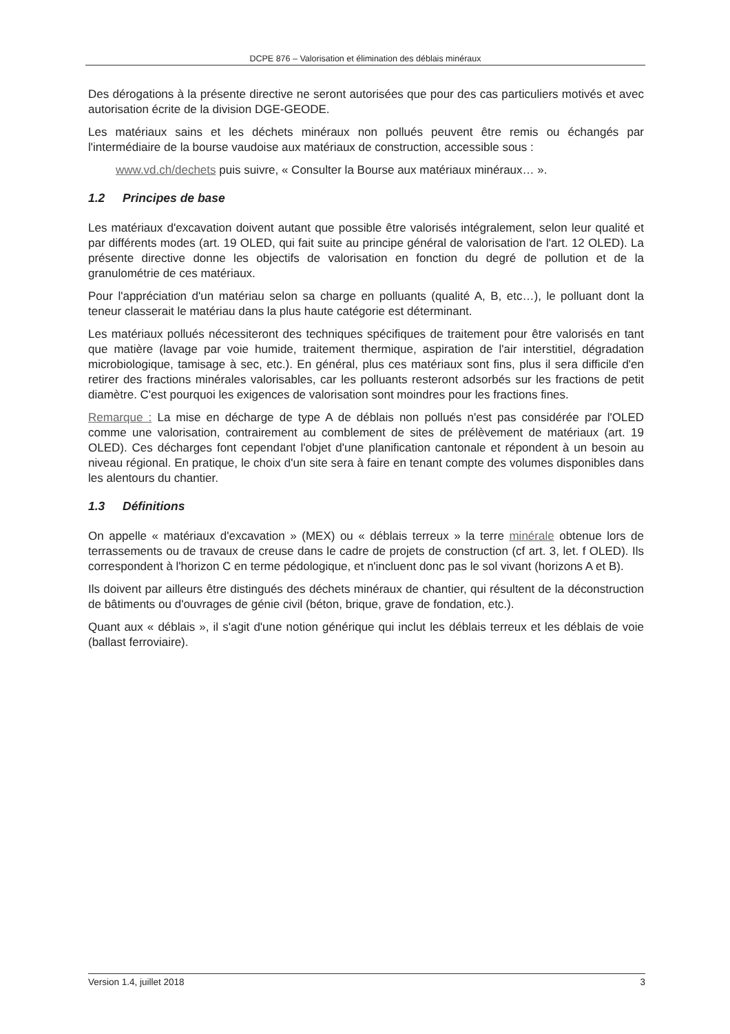DCPE 876 – Valorisation et élimination des déblais minéraux
Des dérogations à la présente directive ne seront autorisées que pour des cas particuliers motivés et avec autorisation écrite de la division DGE-GEODE.
Les matériaux sains et les déchets minéraux non pollués peuvent être remis ou échangés par l'intermédiaire de la bourse vaudoise aux matériaux de construction, accessible sous :
www.vd.ch/dechets puis suivre, « Consulter la Bourse aux matériaux minéraux… ».
1.2 Principes de base
Les matériaux d'excavation doivent autant que possible être valorisés intégralement, selon leur qualité et par différents modes (art. 19 OLED, qui fait suite au principe général de valorisation de l'art. 12 OLED). La présente directive donne les objectifs de valorisation en fonction du degré de pollution et de la granulométrie de ces matériaux.
Pour l'appréciation d'un matériau selon sa charge en polluants (qualité A, B, etc…), le polluant dont la teneur classerait le matériau dans la plus haute catégorie est déterminant.
Les matériaux pollués nécessiteront des techniques spécifiques de traitement pour être valorisés en tant que matière (lavage par voie humide, traitement thermique, aspiration de l'air interstitiel, dégradation microbiologique, tamisage à sec, etc.). En général, plus ces matériaux sont fins, plus il sera difficile d'en retirer des fractions minérales valorisables, car les polluants resteront adsorbés sur les fractions de petit diamètre. C'est pourquoi les exigences de valorisation sont moindres pour les fractions fines.
Remarque : La mise en décharge de type A de déblais non pollués n'est pas considérée par l'OLED comme une valorisation, contrairement au comblement de sites de prélèvement de matériaux (art. 19 OLED). Ces décharges font cependant l'objet d'une planification cantonale et répondent à un besoin au niveau régional. En pratique, le choix d'un site sera à faire en tenant compte des volumes disponibles dans les alentours du chantier.
1.3 Définitions
On appelle « matériaux d'excavation » (MEX) ou « déblais terreux » la terre minérale obtenue lors de terrassements ou de travaux de creuse dans le cadre de projets de construction (cf art. 3, let. f OLED). Ils correspondent à l'horizon C en terme pédologique, et n'incluent donc pas le sol vivant (horizons A et B).
Ils doivent par ailleurs être distingués des déchets minéraux de chantier, qui résultent de la déconstruction de bâtiments ou d'ouvrages de génie civil (béton, brique, grave de fondation, etc.).
Quant aux « déblais », il s'agit d'une notion générique qui inclut les déblais terreux et les déblais de voie (ballast ferroviaire).
Version 1.4, juillet 2018 3